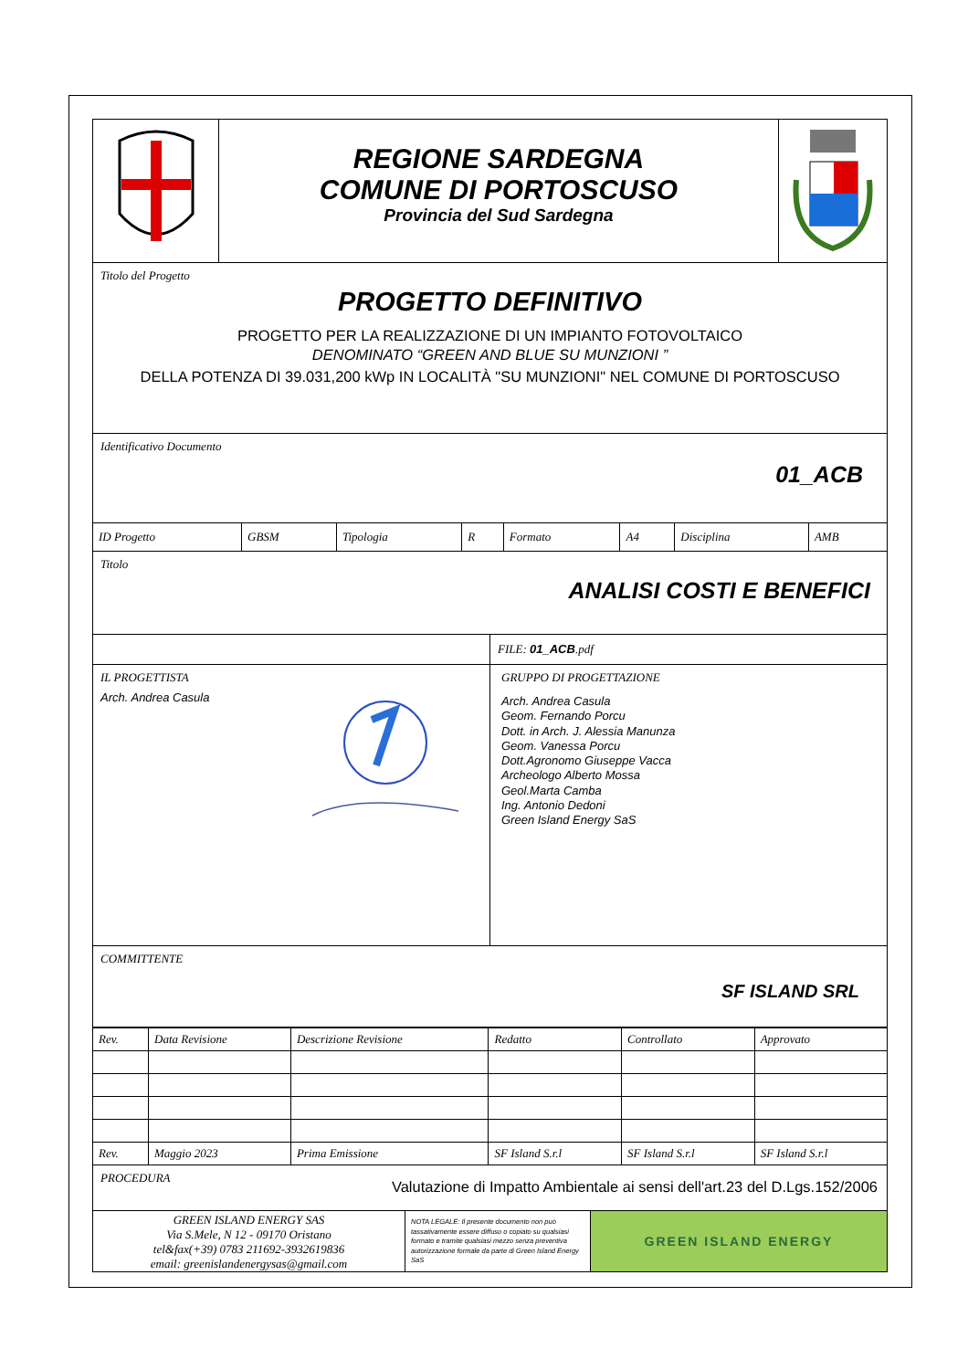REGIONE SARDEGNA
COMUNE DI PORTOSCUSO
Provincia del Sud Sardegna
Titolo del Progetto
PROGETTO DEFINITIVO
PROGETTO PER LA REALIZZAZIONE DI UN IMPIANTO FOTOVOLTAICO
DENOMINATO “GREEN AND BLUE SU MUNZIONI ”
DELLA POTENZA DI 39.031,200 kWp IN LOCALITÀ "SU MUNZIONI" NEL COMUNE DI PORTOSCUSO
Identificativo Documento
01_ACB
| ID Progetto | GBSM | Tipologia | R | Formato | A4 | Disciplina | AMB |
Titolo
ANALISI COSTI E BENEFICI
FILE: 01_ACB.pdf
IL PROGETTISTA
Arch. Andrea Casula
GRUPPO DI PROGETTAZIONE
Arch. Andrea Casula
Geom. Fernando Porcu
Dott. in Arch. J. Alessia Manunza
Geom. Vanessa Porcu
Dott.Agronomo Giuseppe Vacca
Archeologo Alberto Mossa
Geol.Marta Camba
Ing. Antonio Dedoni
Green Island Energy SaS
COMMITTENTE
SF ISLAND SRL
| Rev. | Data Revisione | Descrizione Revisione | Redatto | Controllato | Approvato |
| Rev. | Maggio 2023 | Prima Emissione | SF Island S.r.l | SF Island S.r.l | SF Island S.r.l |
PROCEDURA
Valutazione di Impatto Ambientale ai sensi dell'art.23 del D.Lgs.152/2006
GREEN ISLAND ENERGY SAS
Via S.Mele, N 12 - 09170 Oristano
tel&fax(+39) 0783 211692-3932619836
email: greenislandenergysas@gmail.com
NOTA LEGALE: Il presente documento non può tassativamente essere diffuso o copiato su qualsiasi formato e tramite qualsiasi mezzo senza preventiva autorizzazione formale da parte di Green Island Energy SaS
GREEN ISLAND ENERGY